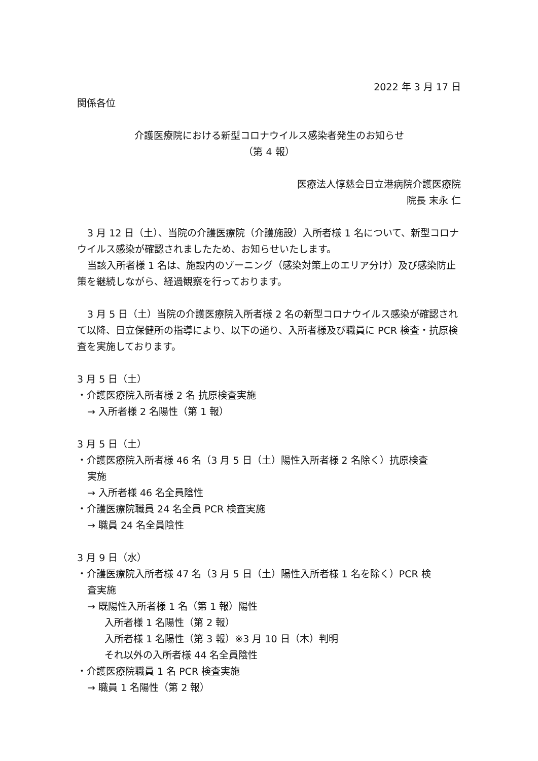2022 年 3 月 17 日
関係各位
介護医療院における新型コロナウイルス感染者発生のお知らせ
（第 4 報）
医療法人惇慈会日立港病院介護医療院
院長 末永 仁
3 月 12 日（土）、当院の介護医療院（介護施設）入所者様 1 名について、新型コロナウイルス感染が確認されましたため、お知らせいたします。
当該入所者様 1 名は、施設内のゾーニング（感染対策上のエリア分け）及び感染防止策を継続しながら、経過観察を行っております。
3 月 5 日（土）当院の介護医療院入所者様 2 名の新型コロナウイルス感染が確認されて以降、日立保健所の指導により、以下の通り、入所者様及び職員に PCR 検査・抗原検査を実施しております。
3 月 5 日（土）
・介護医療院入所者様 2 名 抗原検査実施
→ 入所者様 2 名陽性（第 1 報）
3 月 5 日（土）
・介護医療院入所者様 46 名（3 月 5 日（土）陽性入所者様 2 名除く）抗原検査
実施
→ 入所者様 46 名全員陰性
・介護医療院職員 24 名全員 PCR 検査実施
→ 職員 24 名全員陰性
3 月 9 日（水）
・介護医療院入所者様 47 名（3 月 5 日（土）陽性入所者様 1 名を除く）PCR 検
査実施
→ 既陽性入所者様 1 名（第 1 報）陽性
入所者様 1 名陽性（第 2 報）
入所者様 1 名陽性（第 3 報）※3 月 10 日（木）判明
それ以外の入所者様 44 名全員陰性
・介護医療院職員 1 名 PCR 検査実施
→ 職員 1 名陽性（第 2 報）